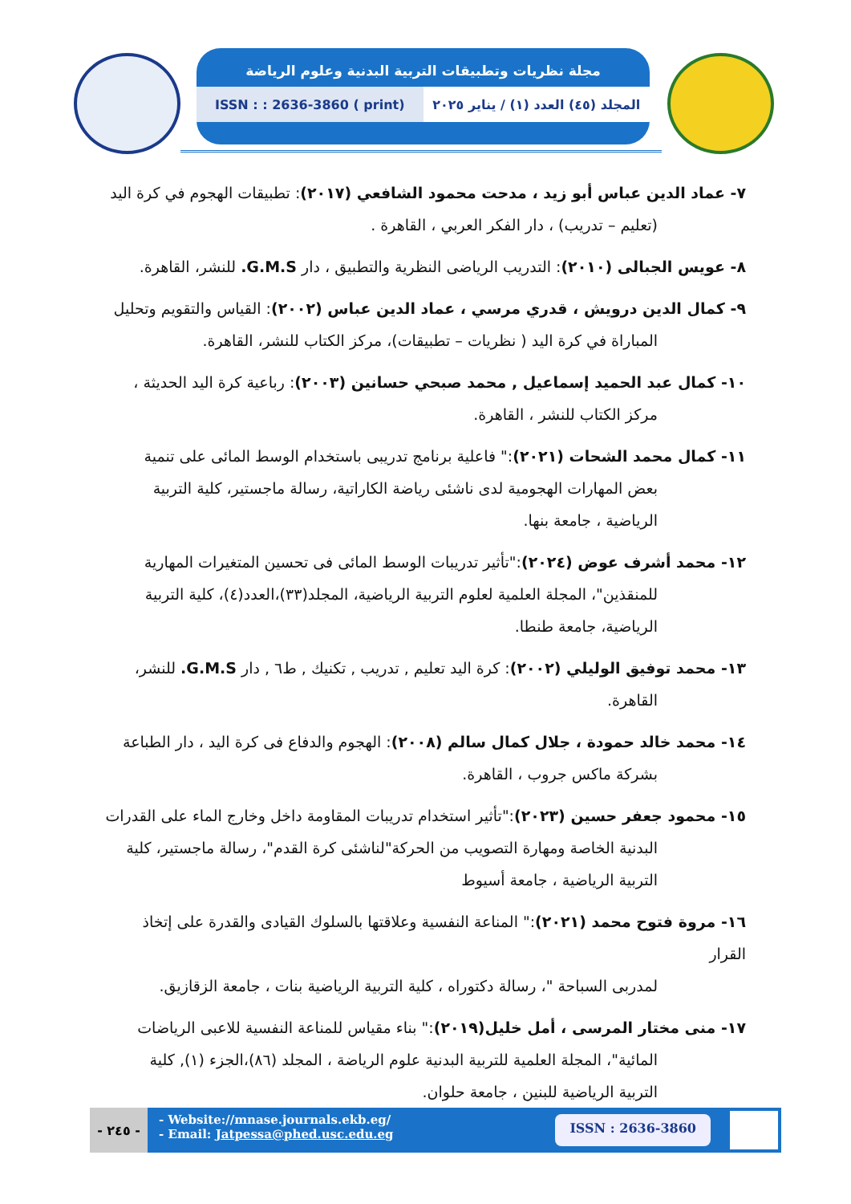مجلة نظريات وتطبيقات التربية البدنية وعلوم الرياضة
ISSN : : 2636-3860 ( print) المجلد (٤٥) العدد (١) / يناير ٢٠٢٥
٧- عماد الدين عباس أبو زيد ، مدحت محمود الشافعي (٢٠١٧): تطبيقات الهجوم في كرة اليد
(تعليم – تدريب) ، دار الفكر العربي ، القاهرة .
٨- عويس الجبالى (٢٠١٠): التدريب الرياضى النظرية والتطبيق ، دار G.M.S. للنشر، القاهرة.
٩- كمال الدين درويش ، قدري مرسي ، عماد الدين عباس (٢٠٠٢): القياس والتقويم وتحليل
المباراة في كرة اليد ( نظريات – تطبيقات)، مركز الكتاب للنشر، القاهرة.
١٠- كمال عبد الحميد إسماعيل , محمد صبحي حسانين (٢٠٠٣): رباعية كرة اليد الحديثة ،
مركز الكتاب للنشر ، القاهرة.
١١- كمال محمد الشحات (٢٠٢١):" فاعلية برنامج تدريبى باستخدام الوسط المائى على تنمية
بعض المهارات الهجومية لدى ناشئى رياضة الكاراتية، رسالة ماجستير، كلية التربية
الرياضية ، جامعة بنها.
١٢- محمد أشرف عوض (٢٠٢٤):"تأثير تدريبات الوسط المائى فى تحسين المتغيرات المهارية
للمنقذين"، المجلة العلمية لعلوم التربية الرياضية، المجلد(٣٣)،العدد(٤)، كلية التربية
الرياضية، جامعة طنطا.
١٣- محمد توفيق الوليلي (٢٠٠٢): كرة اليد تعليم , تدريب , تكنيك , ط٦ , دار G.M.S. للنشر،
القاهرة.
١٤- محمد خالد حمودة ، جلال كمال سالم (٢٠٠٨): الهجوم والدفاع فى كرة اليد ، دار الطباعة
بشركة ماكس جروب ، القاهرة.
١٥- محمود جعفر حسين (٢٠٢٣):"تأثير استخدام تدريبات المقاومة داخل وخارج الماء على القدرات
البدنية الخاصة ومهارة التصويب من الحركة"لناشئى كرة القدم"، رسالة ماجستير، كلية
التربية الرياضية ، جامعة أسيوط
١٦- مروة فتوح محمد (٢٠٢١):" المناعة النفسية وعلاقتها بالسلوك القيادى والقدرة على إتخاذ القرار
لمدربى السباحة "، رسالة دكتوراه ، كلية التربية الرياضية بنات ، جامعة الزقازيق.
١٧- منى مختار المرسى ، أمل خليل(٢٠١٩):" بناء مقياس للمناعة النفسية للاعبى الرياضات
المائية"، المجلة العلمية للتربية البدنية علوم الرياضة ، المجلد (٨٦)،الجزء (١), كلية
التربية الرياضية للبنين ، جامعة حلوان.
- ٢٤٥ -
- Website://mnase.journals.ekb.eg/
- Email: Jatpessa@phed.usc.edu.eg
ISSN : 2636-3860